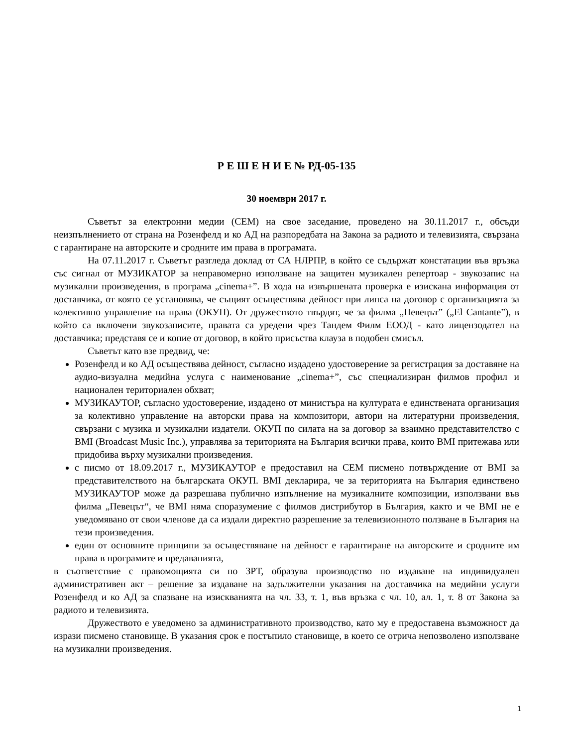Р Е Ш Е Н И Е № РД-05-135
30 ноември 2017 г.
Съветът за електронни медии (СЕМ) на свое заседание, проведено на 30.11.2017 г., обсъди неизпълнението от страна на Розенфелд и ко АД на разпоредбата на Закона за радиото и телевизията, свързана с гарантиране на авторските и сродните им права в програмата.
На 07.11.2017 г. Съветът разгледа доклад от СА НЛРПР, в който се съдържат констатации във връзка със сигнал от МУЗИКАТОР за неправомерно използване на защитен музикален репертоар - звукозапис на музикални произведения, в програма „cinema+”. В хода на извършената проверка е изискана информация от доставчика, от която се установява, че същият осъществява дейност при липса на договор с организацията за колективно управление на права (ОКУП). От дружеството твърдят, че за филма „Певецът” („El Cantante”), в който са включени звукозаписите, правата са уредени чрез Тандем Филм ЕООД - като лицензодател на доставчика; представя се и копие от договор, в който присъства клауза в подобен смисъл.
Съветът като взе предвид, че:
Розенфелд и ко АД осъществява дейност, съгласно издадено удостоверение за регистрация за доставяне на аудио-визуална медийна услуга с наименование „cinema+”, със специализиран филмов профил и национален териториален обхват;
МУЗИКАУТОР, съгласно удостоверение, издадено от министъра на културата е единствената организация за колективно управление на авторски права на композитори, автори на литературни произведения, свързани с музика и музикални издатели. ОКУП по силата на за договор за взаимно представителство с BMI (Broadcast Music Inc.), управлява за територията на България всички права, които BMI притежава или придобива върху музикални произведения.
с писмо от 18.09.2017 г., МУЗИКАУТОР е предоставил на СЕМ писмено потвърждение от BMI за представителството на българската ОКУП. BMI декларира, че за територията на България единствено МУЗИКАУТОР може да разрешава публично изпълнение на музикалните композиции, използвани във филма „Певецът“, че BMI няма споразумение с филмов дистрибутор в България, както и че BMI не е уведомявано от свои членове да са издали директно разрешение за телевизионното ползване в България на тези произведения.
един от основните принципи за осъществяване на дейност е гарантиране на авторските и сродните им права в програмите и предаванията,
в съответствие с правомощията си по ЗРТ, образува производство по издаване на индивидуален административен акт – решение за издаване на задължителни указания на доставчика на медийни услуги Розенфелд и ко АД за спазване на изискванията на чл. 33, т. 1, във връзка с чл. 10, ал. 1, т. 8 от Закона за радиото и телевизията.
Дружеството е уведомено за административното производство, като му е предоставена възможност да изрази писмено становище. В указания срок е постъпило становище, в което се отрича непозволено използване на музикални произведения.
1